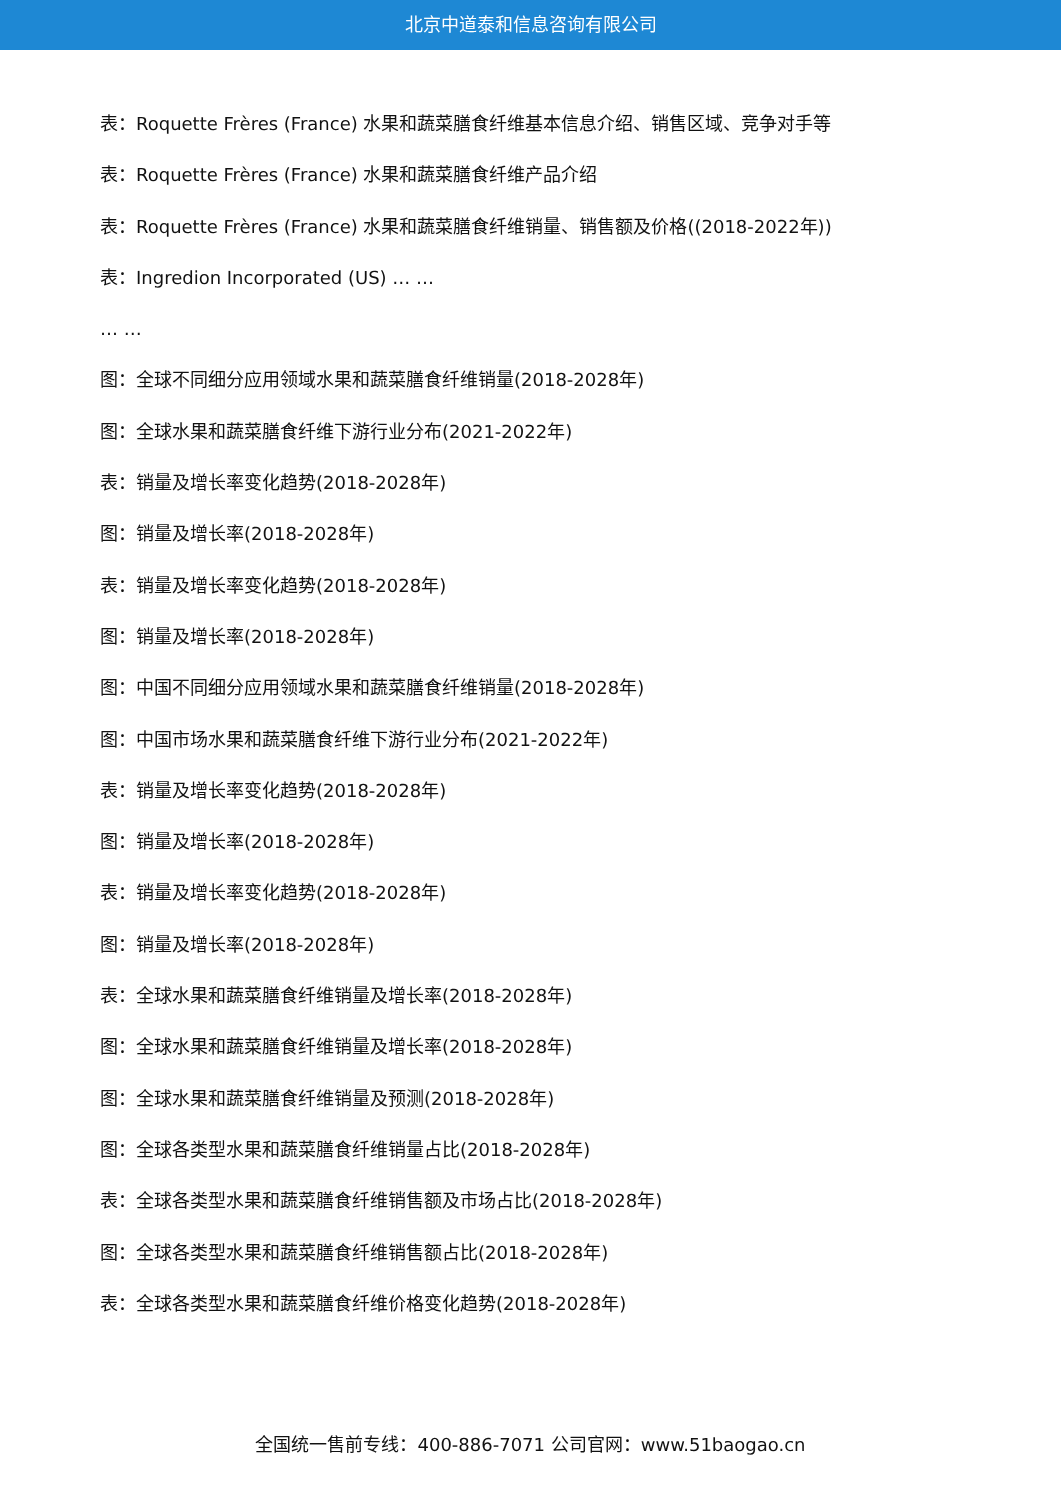北京中道泰和信息咨询有限公司
表：Roquette Frères (France) 水果和蔬菜膳食纤维基本信息介绍、销售区域、竞争对手等
表：Roquette Frères (France) 水果和蔬菜膳食纤维产品介绍
表：Roquette Frères (France) 水果和蔬菜膳食纤维销量、销售额及价格((2018-2022年))
表：Ingredion Incorporated (US) … …
… …
图：全球不同细分应用领域水果和蔬菜膳食纤维销量(2018-2028年)
图：全球水果和蔬菜膳食纤维下游行业分布(2021-2022年)
表：销量及增长率变化趋势(2018-2028年)
图：销量及增长率(2018-2028年)
表：销量及增长率变化趋势(2018-2028年)
图：销量及增长率(2018-2028年)
图：中国不同细分应用领域水果和蔬菜膳食纤维销量(2018-2028年)
图：中国市场水果和蔬菜膳食纤维下游行业分布(2021-2022年)
表：销量及增长率变化趋势(2018-2028年)
图：销量及增长率(2018-2028年)
表：销量及增长率变化趋势(2018-2028年)
图：销量及增长率(2018-2028年)
表：全球水果和蔬菜膳食纤维销量及增长率(2018-2028年)
图：全球水果和蔬菜膳食纤维销量及增长率(2018-2028年)
图：全球水果和蔬菜膳食纤维销量及预测(2018-2028年)
图：全球各类型水果和蔬菜膳食纤维销量占比(2018-2028年)
表：全球各类型水果和蔬菜膳食纤维销售额及市场占比(2018-2028年)
图：全球各类型水果和蔬菜膳食纤维销售额占比(2018-2028年)
表：全球各类型水果和蔬菜膳食纤维价格变化趋势(2018-2028年)
全国统一售前专线：400-886-7071 公司官网：www.51baogao.cn